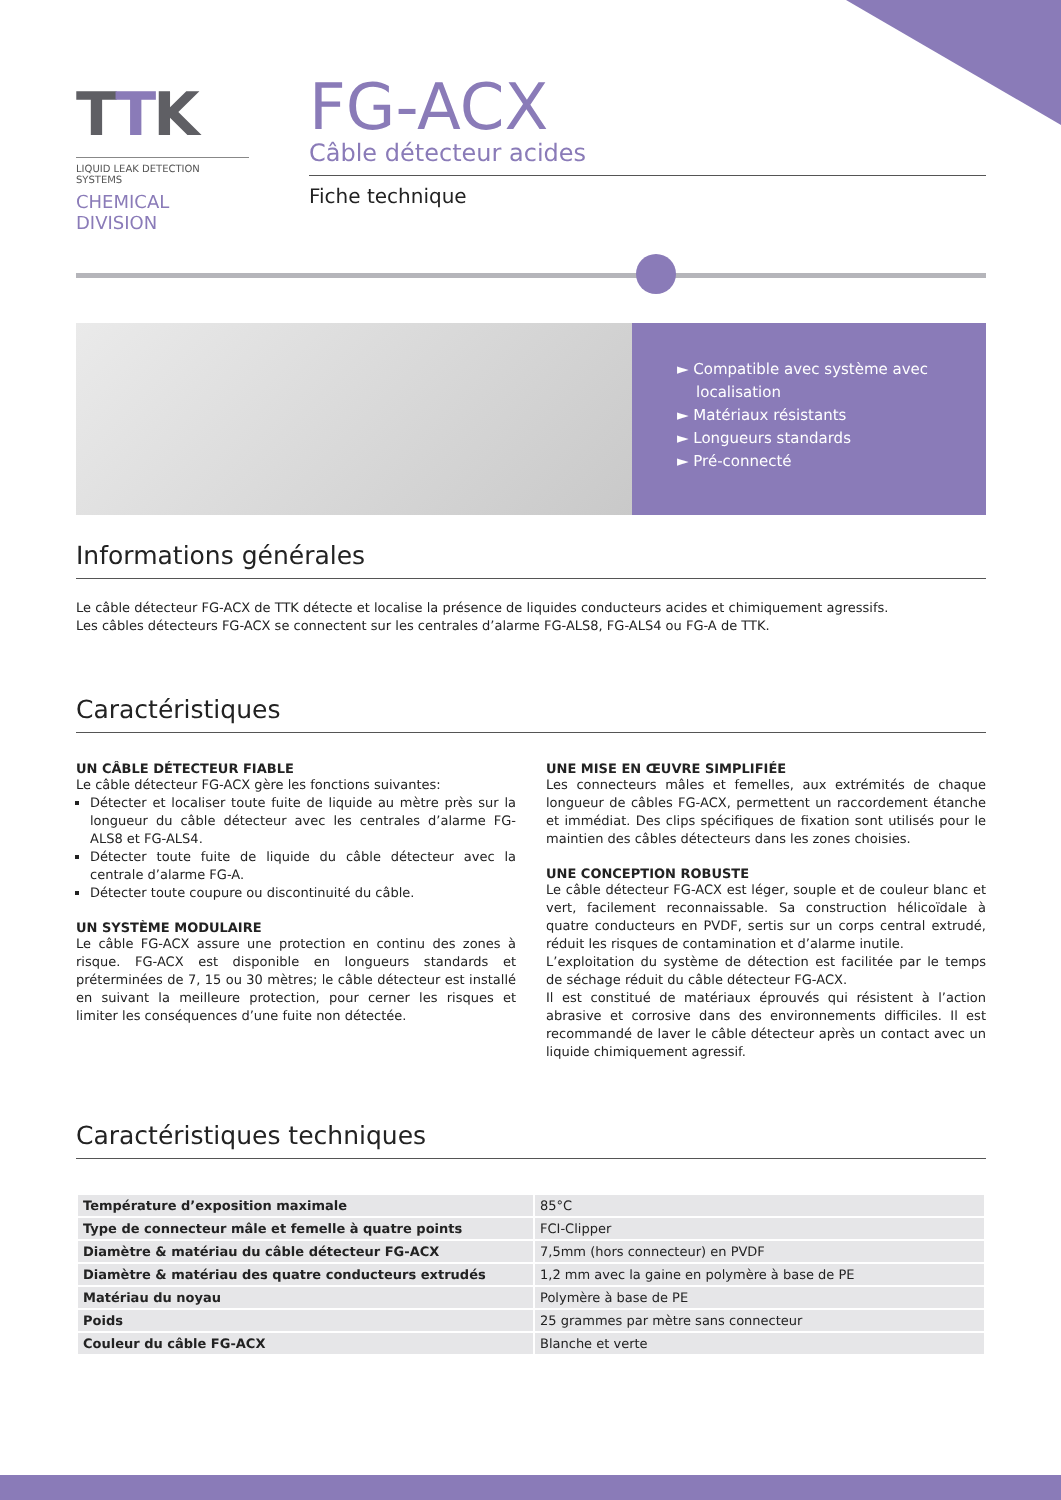TTK
LIQUID LEAK DETECTION SYSTEMS
CHEMICAL DIVISION
FG-ACX
Câble détecteur acides
Fiche technique
► Compatible avec système avec
localisation
► Matériaux résistants
► Longueurs standards
► Pré-connecté
Informations générales
Le câble détecteur FG-ACX de TTK détecte et localise la présence de liquides conducteurs acides et chimiquement agressifs.
Les câbles détecteurs FG-ACX se connectent sur les centrales d’alarme FG-ALS8, FG-ALS4 ou FG-A de TTK.
Caractéristiques
UN CÂBLE DÉTECTEUR FIABLE
Le câble détecteur FG-ACX gère les fonctions suivantes:
Détecter et localiser toute fuite de liquide au mètre près sur la longueur du câble détecteur avec les centrales d’alarme FG-ALS8 et FG-ALS4.
Détecter toute fuite de liquide du câble détecteur avec la centrale d’alarme FG-A.
Détecter toute coupure ou discontinuité du câble.
UN SYSTÈME MODULAIRE
Le câble FG-ACX assure une protection en continu des zones à risque. FG-ACX est disponible en longueurs standards et préterminées de 7, 15 ou 30 mètres; le câble détecteur est installé en suivant la meilleure protection, pour cerner les risques et limiter les conséquences d’une fuite non détectée.
UNE MISE EN ŒUVRE SIMPLIFIÉE
Les connecteurs mâles et femelles, aux extrémités de chaque longueur de câbles FG-ACX, permettent un raccordement étanche et immédiat. Des clips spécifiques de fixation sont utilisés pour le maintien des câbles détecteurs dans les zones choisies.
UNE CONCEPTION ROBUSTE
Le câble détecteur FG-ACX est léger, souple et de couleur blanc et vert, facilement reconnaissable. Sa construction hélicoïdale à quatre conducteurs en PVDF, sertis sur un corps central extrudé, réduit les risques de contamination et d’alarme inutile.
L’exploitation du système de détection est facilitée par le temps de séchage réduit du câble détecteur FG-ACX.
Il est constitué de matériaux éprouvés qui résistent à l’action abrasive et corrosive dans des environnements difficiles. Il est recommandé de laver le câble détecteur après un contact avec un liquide chimiquement agressif.
Caractéristiques techniques
| Température d’exposition maximale | 85°C |
| Type de connecteur mâle et femelle à quatre points | FCI-Clipper |
| Diamètre & matériau du câble détecteur FG-ACX | 7,5mm (hors connecteur) en PVDF |
| Diamètre & matériau des quatre conducteurs extrudés | 1,2 mm avec la gaine en polymère à base de PE |
| Matériau du noyau | Polymère à base de PE |
| Poids | 25 grammes par mètre sans connecteur |
| Couleur du câble FG-ACX | Blanche et verte |